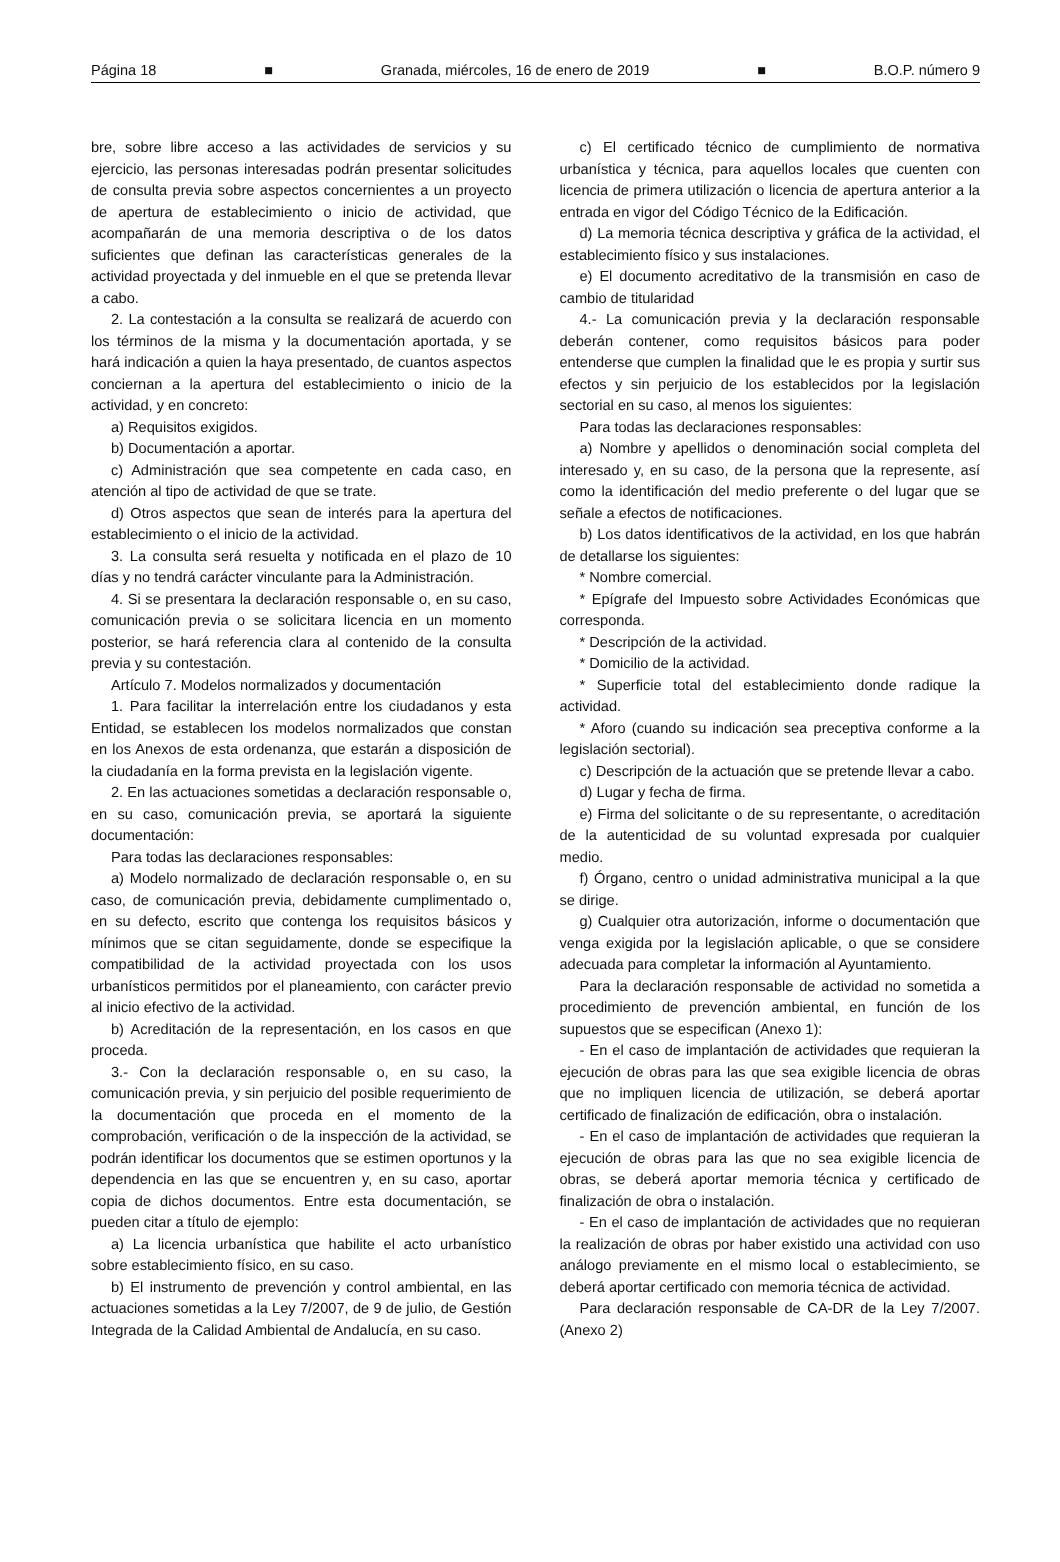Página 18 ■ Granada, miércoles, 16 de enero de 2019 ■ B.O.P. número 9
bre, sobre libre acceso a las actividades de servicios y su ejercicio, las personas interesadas podrán presentar solicitudes de consulta previa sobre aspectos concernientes a un proyecto de apertura de establecimiento o inicio de actividad, que acompañarán de una memoria descriptiva o de los datos suficientes que definan las características generales de la actividad proyectada y del inmueble en el que se pretenda llevar a cabo.
2. La contestación a la consulta se realizará de acuerdo con los términos de la misma y la documentación aportada, y se hará indicación a quien la haya presentado, de cuantos aspectos conciernan a la apertura del establecimiento o inicio de la actividad, y en concreto:
a) Requisitos exigidos.
b) Documentación a aportar.
c) Administración que sea competente en cada caso, en atención al tipo de actividad de que se trate.
d) Otros aspectos que sean de interés para la apertura del establecimiento o el inicio de la actividad.
3. La consulta será resuelta y notificada en el plazo de 10 días y no tendrá carácter vinculante para la Administración.
4. Si se presentara la declaración responsable o, en su caso, comunicación previa o se solicitara licencia en un momento posterior, se hará referencia clara al contenido de la consulta previa y su contestación.
Artículo 7. Modelos normalizados y documentación
1. Para facilitar la interrelación entre los ciudadanos y esta Entidad, se establecen los modelos normalizados que constan en los Anexos de esta ordenanza, que estarán a disposición de la ciudadanía en la forma prevista en la legislación vigente.
2. En las actuaciones sometidas a declaración responsable o, en su caso, comunicación previa, se aportará la siguiente documentación:
Para todas las declaraciones responsables:
a) Modelo normalizado de declaración responsable o, en su caso, de comunicación previa, debidamente cumplimentado o, en su defecto, escrito que contenga los requisitos básicos y mínimos que se citan seguidamente, donde se especifique la compatibilidad de la actividad proyectada con los usos urbanísticos permitidos por el planeamiento, con carácter previo al inicio efectivo de la actividad.
b) Acreditación de la representación, en los casos en que proceda.
3.- Con la declaración responsable o, en su caso, la comunicación previa, y sin perjuicio del posible requerimiento de la documentación que proceda en el momento de la comprobación, verificación o de la inspección de la actividad, se podrán identificar los documentos que se estimen oportunos y la dependencia en las que se encuentren y, en su caso, aportar copia de dichos documentos. Entre esta documentación, se pueden citar a título de ejemplo:
a) La licencia urbanística que habilite el acto urbanístico sobre establecimiento físico, en su caso.
b) El instrumento de prevención y control ambiental, en las actuaciones sometidas a la Ley 7/2007, de 9 de julio, de Gestión Integrada de la Calidad Ambiental de Andalucía, en su caso.
c) El certificado técnico de cumplimiento de normativa urbanística y técnica, para aquellos locales que cuenten con licencia de primera utilización o licencia de apertura anterior a la entrada en vigor del Código Técnico de la Edificación.
d) La memoria técnica descriptiva y gráfica de la actividad, el establecimiento físico y sus instalaciones.
e) El documento acreditativo de la transmisión en caso de cambio de titularidad
4.- La comunicación previa y la declaración responsable deberán contener, como requisitos básicos para poder entenderse que cumplen la finalidad que le es propia y surtir sus efectos y sin perjuicio de los establecidos por la legislación sectorial en su caso, al menos los siguientes:
Para todas las declaraciones responsables:
a) Nombre y apellidos o denominación social completa del interesado y, en su caso, de la persona que la represente, así como la identificación del medio preferente o del lugar que se señale a efectos de notificaciones.
b) Los datos identificativos de la actividad, en los que habrán de detallarse los siguientes:
* Nombre comercial.
* Epígrafe del Impuesto sobre Actividades Económicas que corresponda.
* Descripción de la actividad.
* Domicilio de la actividad.
* Superficie total del establecimiento donde radique la actividad.
* Aforo (cuando su indicación sea preceptiva conforme a la legislación sectorial).
c) Descripción de la actuación que se pretende llevar a cabo.
d) Lugar y fecha de firma.
e) Firma del solicitante o de su representante, o acreditación de la autenticidad de su voluntad expresada por cualquier medio.
f) Órgano, centro o unidad administrativa municipal a la que se dirige.
g) Cualquier otra autorización, informe o documentación que venga exigida por la legislación aplicable, o que se considere adecuada para completar la información al Ayuntamiento.
Para la declaración responsable de actividad no sometida a procedimiento de prevención ambiental, en función de los supuestos que se especifican (Anexo 1):
- En el caso de implantación de actividades que requieran la ejecución de obras para las que sea exigible licencia de obras que no impliquen licencia de utilización, se deberá aportar certificado de finalización de edificación, obra o instalación.
- En el caso de implantación de actividades que requieran la ejecución de obras para las que no sea exigible licencia de obras, se deberá aportar memoria técnica y certificado de finalización de obra o instalación.
- En el caso de implantación de actividades que no requieran la realización de obras por haber existido una actividad con uso análogo previamente en el mismo local o establecimiento, se deberá aportar certificado con memoria técnica de actividad.
Para declaración responsable de CA-DR de la Ley 7/2007. (Anexo 2)